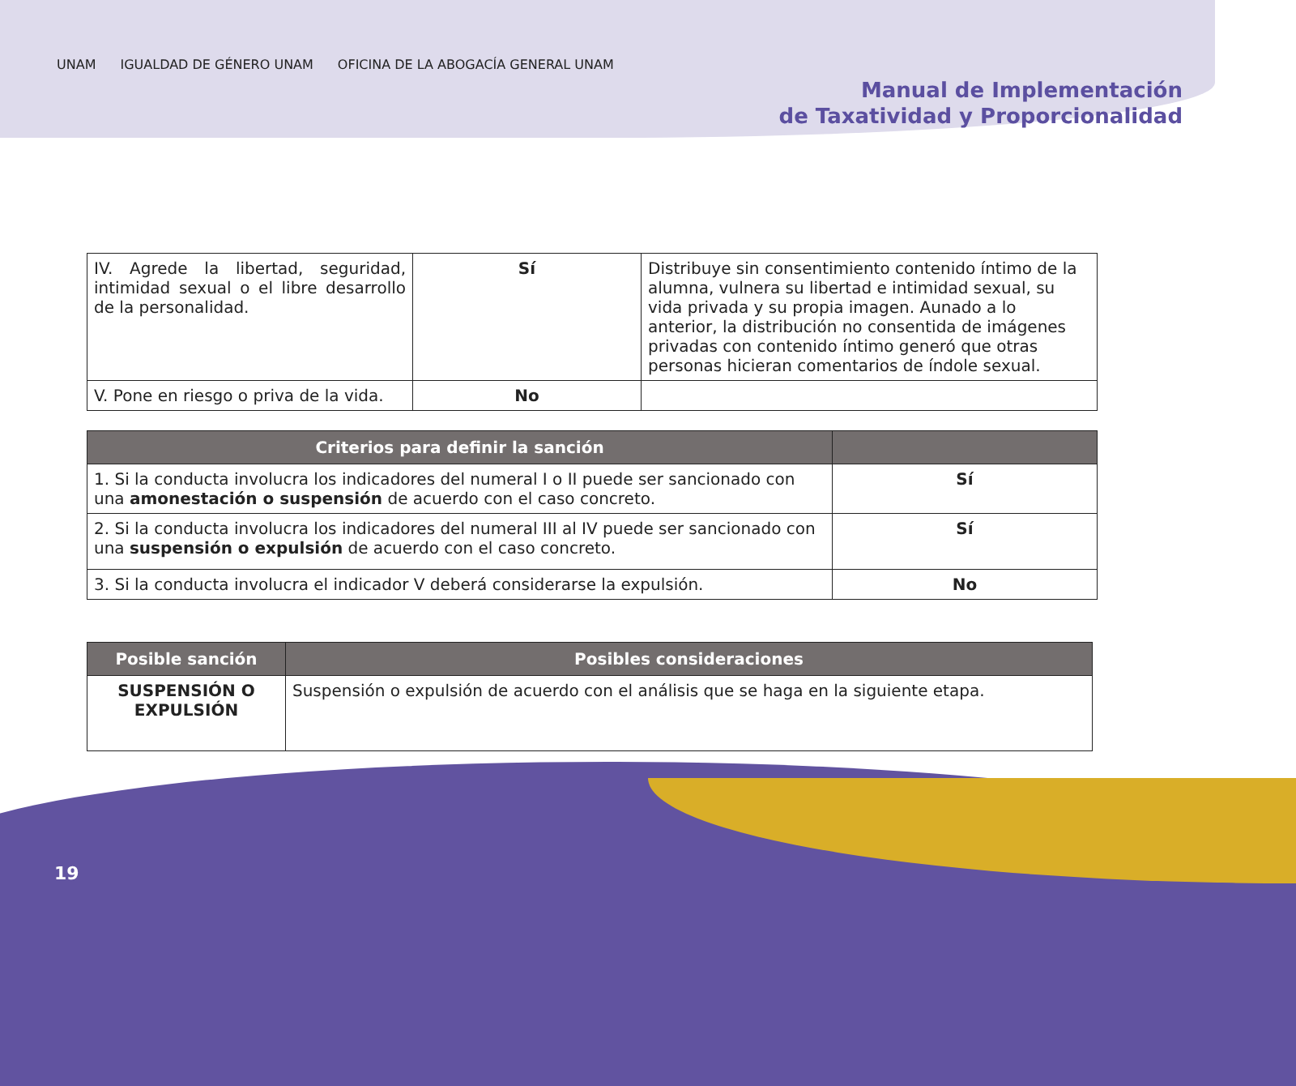UNAM IGUALDAD DE GÉNERO UNAM OFICINA DE LA ABOGACÍA GENERAL UNAM
Manual de Implementación
de Taxatividad y Proporcionalidad
| IV. Agrede la libertad, seguridad, intimidad sexual o el libre desarrollo de la personalidad. | Sí | Distribuye sin consentimiento contenido íntimo de la alumna, vulnera su libertad e intimidad sexual, su vida privada y su propia imagen. Aunado a lo anterior, la distribución no consentida de imágenes privadas con contenido íntimo generó que otras personas hicieran comentarios de índole sexual. |
| V. Pone en riesgo o priva de la vida. | No | |
| Criterios para definir la sanción | |
| --- | --- |
| 1. Si la conducta involucra los indicadores del numeral I o II puede ser sancionado con una amonestación o suspensión de acuerdo con el caso concreto. | Sí |
| 2. Si la conducta involucra los indicadores del numeral III al IV puede ser sancionado con una suspensión o expulsión de acuerdo con el caso concreto. | Sí |
| 3. Si la conducta involucra el indicador V deberá considerarse la expulsión. | No |
| Posible sanción | Posibles consideraciones |
| --- | --- |
| SUSPENSIÓN O EXPULSIÓN | Suspensión o expulsión de acuerdo con el análisis que se haga en la siguiente etapa. |
19